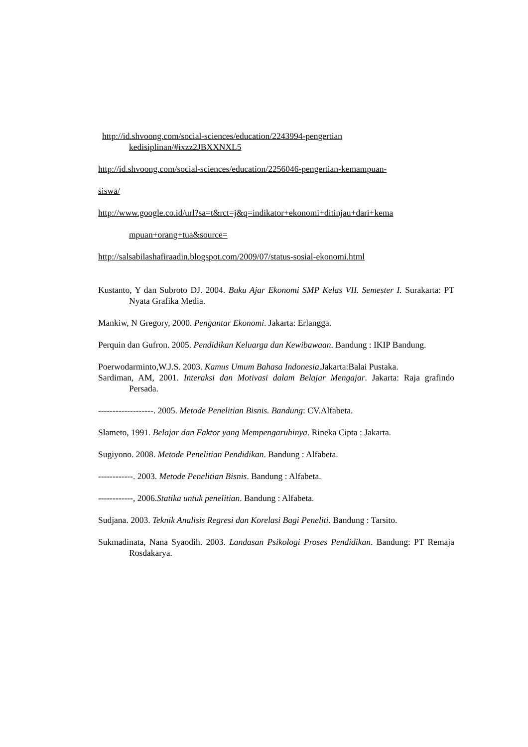http://id.shvoong.com/social-sciences/education/2243994-pengertian kedisiplinan/#ixzz2JBXXNXL5
http://id.shvoong.com/social-sciences/education/2256046-pengertian-kemampuan-
siswa/
http://www.google.co.id/url?sa=t&rct=j&q=indikator+ekonomi+ditinjau+dari+kema
mpuan+orang+tua&source=
http://salsabilashafiraadin.blogspot.com/2009/07/status-sosial-ekonomi.html
Kustanto, Y dan Subroto DJ. 2004. Buku Ajar Ekonomi SMP Kelas VII. Semester I. Surakarta: PT Nyata Grafika Media.
Mankiw, N Gregory, 2000. Pengantar Ekonomi. Jakarta: Erlangga.
Perquin dan Gufron. 2005. Pendidikan Keluarga dan Kewibawaan. Bandung : IKIP Bandung.
Poerwodarminto,W.J.S. 2003. Kamus Umum Bahasa Indonesia.Jakarta:Balai Pustaka.
Sardiman, AM, 2001. Interaksi dan Motivasi dalam Belajar Mengajar. Jakarta: Raja grafindo Persada.
-------------------. 2005. Metode Penelitian Bisnis. Bandung: CV.Alfabeta.
Slameto, 1991. Belajar dan Faktor yang Mempengaruhinya. Rineka Cipta : Jakarta.
Sugiyono. 2008. Metode Penelitian Pendidikan. Bandung : Alfabeta.
------------. 2003. Metode Penelitian Bisnis. Bandung : Alfabeta.
------------, 2006.Statika untuk penelitian. Bandung : Alfabeta.
Sudjana. 2003. Teknik Analisis Regresi dan Korelasi Bagi Peneliti. Bandung : Tarsito.
Sukmadinata, Nana Syaodih. 2003. Landasan Psikologi Proses Pendidikan. Bandung: PT Remaja Rosdakarya.